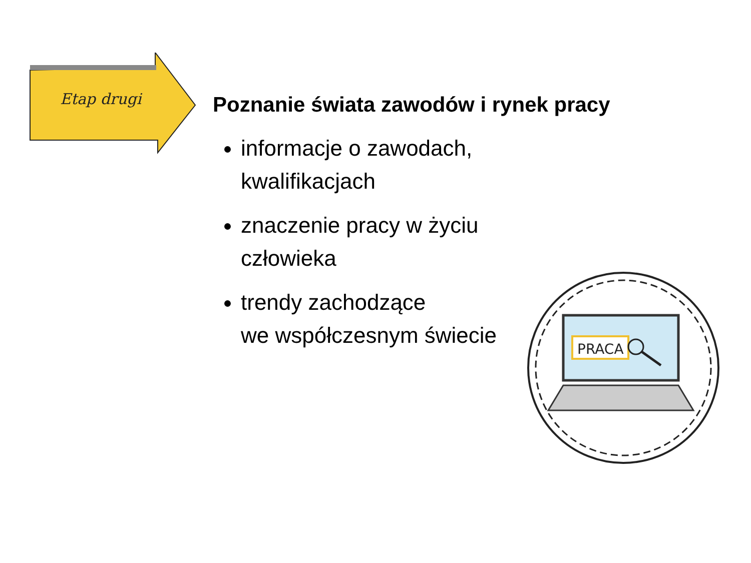Etap drugi
Poznanie świata zawodów i rynek pracy
informacje o zawodach,
kwalifikacjach
znaczenie pracy w życiu
człowieka
trendy zachodzące
we współczesnym świecie
PRACA